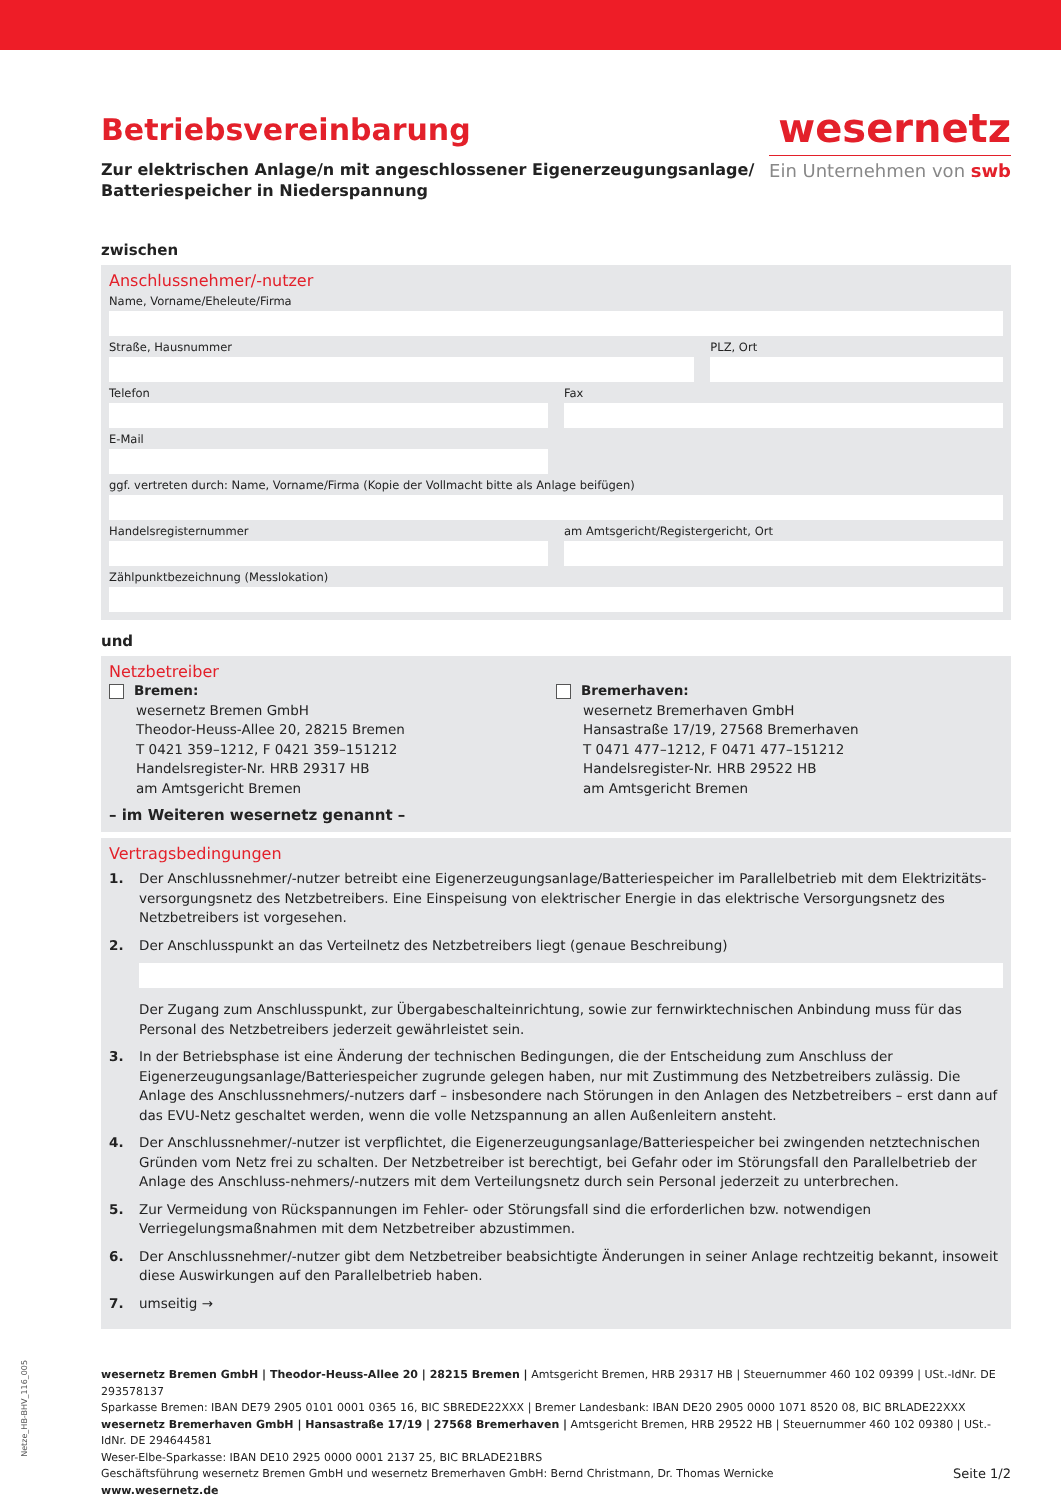Betriebsvereinbarung
Zur elektrischen Anlage/n mit angeschlossener Eigenerzeugungsanlage/
Batteriespeicher in Niederspannung
wesernetz
Ein Unternehmen von swb
zwischen
Anschlussnehmer/-nutzer
Name, Vorname/Eheleute/Firma
Straße, Hausnummer PLZ, Ort
Telefon Fax
E-Mail
ggf. vertreten durch: Name, Vorname/Firma (Kopie der Vollmacht bitte als Anlage beifügen)
Handelsregisternummer am Amtsgericht/Registergericht, Ort
Zählpunktbezeichnung (Messlokation)
und
Netzbetreiber
Bremen:
wesernetz Bremen GmbH
Theodor-Heuss-Allee 20, 28215 Bremen
T 0421 359–1212, F 0421 359–151212
Handelsregister-Nr. HRB 29317 HB
am Amtsgericht Bremen
Bremerhaven:
wesernetz Bremerhaven GmbH
Hansastraße 17/19, 27568 Bremerhaven
T 0471 477–1212, F 0471 477–151212
Handelsregister-Nr. HRB 29522 HB
am Amtsgericht Bremen
– im Weiteren wesernetz genannt –
Vertragsbedingungen
1. Der Anschlussnehmer/-nutzer betreibt eine Eigenerzeugungsanlage/Batteriespeicher im Parallelbetrieb mit dem Elektrizitäts-versorgungsnetz des Netzbetreibers. Eine Einspeisung von elektrischer Energie in das elektrische Versorgungsnetz des Netzbetreibers ist vorgesehen.
2. Der Anschlusspunkt an das Verteilnetz des Netzbetreibers liegt (genaue Beschreibung)
Der Zugang zum Anschlusspunkt, zur Übergabeschalteinrichtung, sowie zur fernwirktechnischen Anbindung muss für das Personal des Netzbetreibers jederzeit gewährleistet sein.
3. In der Betriebsphase ist eine Änderung der technischen Bedingungen, die der Entscheidung zum Anschluss der Eigenerzeugungsanlage/Batteriespeicher zugrunde gelegen haben, nur mit Zustimmung des Netzbetreibers zulässig. Die Anlage des Anschlussnehmers/-nutzers darf – insbesondere nach Störungen in den Anlagen des Netzbetreibers – erst dann auf das EVU-Netz geschaltet werden, wenn die volle Netzspannung an allen Außenleitern ansteht.
4. Der Anschlussnehmer/-nutzer ist verpflichtet, die Eigenerzeugungsanlage/Batteriespeicher bei zwingenden netztechnischen Gründen vom Netz frei zu schalten. Der Netzbetreiber ist berechtigt, bei Gefahr oder im Störungsfall den Parallelbetrieb der Anlage des Anschluss-nehmers/-nutzers mit dem Verteilungsnetz durch sein Personal jederzeit zu unterbrechen.
5. Zur Vermeidung von Rückspannungen im Fehler- oder Störungsfall sind die erforderlichen bzw. notwendigen Verriegelungsmaßnahmen mit dem Netzbetreiber abzustimmen.
6. Der Anschlussnehmer/-nutzer gibt dem Netzbetreiber beabsichtigte Änderungen in seiner Anlage rechtzeitig bekannt, insoweit diese Auswirkungen auf den Parallelbetrieb haben.
7. umseitig →
wesernetz Bremen GmbH | Theodor-Heuss-Allee 20 | 28215 Bremen | Amtsgericht Bremen, HRB 29317 HB | Steuernummer 460 102 09399 | USt.-IdNr. DE 293578137
Sparkasse Bremen: IBAN DE79 2905 0101 0001 0365 16, BIC SBREDE22XXX | Bremer Landesbank: IBAN DE20 2905 0000 1071 8520 08, BIC BRLADE22XXX
wesernetz Bremerhaven GmbH | Hansastraße 17/19 | 27568 Bremerhaven | Amtsgericht Bremen, HRB 29522 HB | Steuernummer 460 102 09380 | USt.-IdNr. DE 294644581
Weser-Elbe-Sparkasse: IBAN DE10 2925 0000 0001 2137 25, BIC BRLADE21BRS
Geschäftsführung wesernetz Bremen GmbH und wesernetz Bremerhaven GmbH: Bernd Christmann, Dr. Thomas Wernicke Seite 1/2
www.wesernetz.de
Netze_HB-BHV_116_005